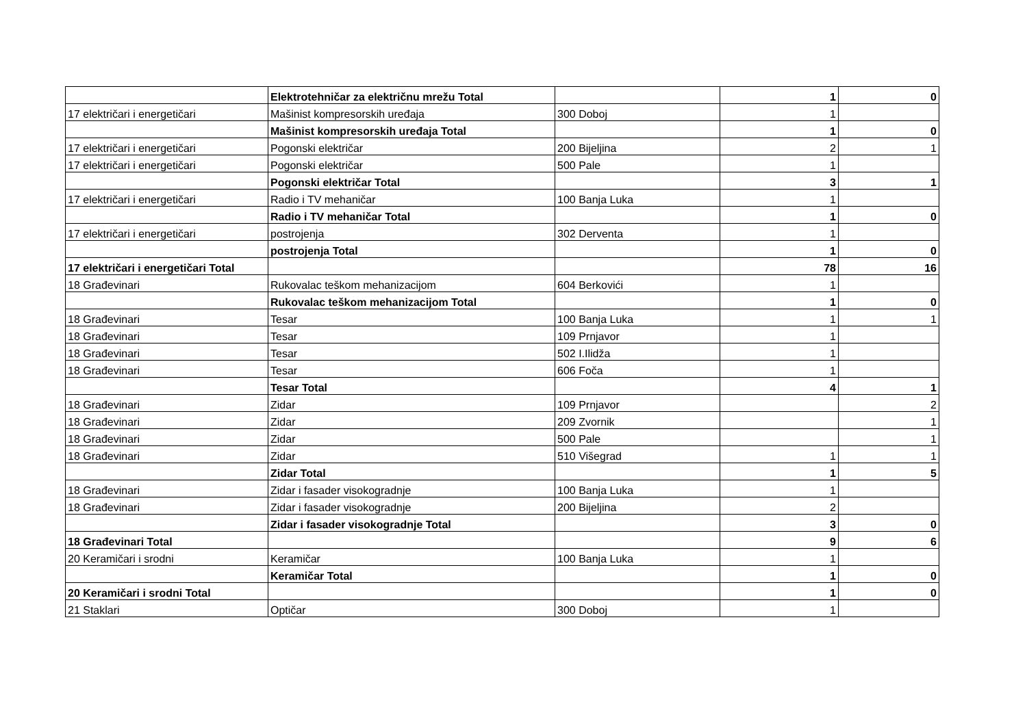| | Elektrotehničar za električnu mrežu Total | | 1 | 0 |
| 17 električari i energetičari | Mašinist kompresorskih uređaja | 300 Doboj | 1 | |
| | Mašinist kompresorskih uređaja Total | | 1 | 0 |
| 17 električari i energetičari | Pogonski električar | 200 Bijeljina | 2 | 1 |
| 17 električari i energetičari | Pogonski električar | 500 Pale | 1 | |
| | Pogonski električar Total | | 3 | 1 |
| 17 električari i energetičari | Radio i TV mehaničar | 100 Banja Luka | 1 | |
| | Radio i TV mehaničar Total | | 1 | 0 |
| 17 električari i energetičari | postrojenja | 302 Derventa | 1 | |
| | postrojenja Total | | 1 | 0 |
| 17 električari i energetičari Total | | | 78 | 16 |
| 18 Građevinari | Rukovalac teškom mehanizacijom | 604 Berkovići | 1 | |
| | Rukovalac teškom mehanizacijom Total | | 1 | 0 |
| 18 Građevinari | Tesar | 100 Banja Luka | 1 | 1 |
| 18 Građevinari | Tesar | 109 Prnjavor | 1 | |
| 18 Građevinari | Tesar | 502 I.Ilidža | 1 | |
| 18 Građevinari | Tesar | 606 Foča | 1 | |
| | Tesar Total | | 4 | 1 |
| 18 Građevinari | Zidar | 109 Prnjavor | | 2 |
| 18 Građevinari | Zidar | 209 Zvornik | | 1 |
| 18 Građevinari | Zidar | 500 Pale | | 1 |
| 18 Građevinari | Zidar | 510 Višegrad | 1 | 1 |
| | Zidar Total | | 1 | 5 |
| 18 Građevinari | Zidar i fasader visokogradnje | 100 Banja Luka | 1 | |
| 18 Građevinari | Zidar i fasader visokogradnje | 200 Bijeljina | 2 | |
| | Zidar i fasader visokogradnje Total | | 3 | 0 |
| 18 Građevinari Total | | | 9 | 6 |
| 20 Keramičari i srodni | Keramičar | 100 Banja Luka | 1 | |
| | Keramičar Total | | 1 | 0 |
| 20 Keramičari i srodni Total | | | 1 | 0 |
| 21 Staklari | Optičar | 300 Doboj | 1 | |